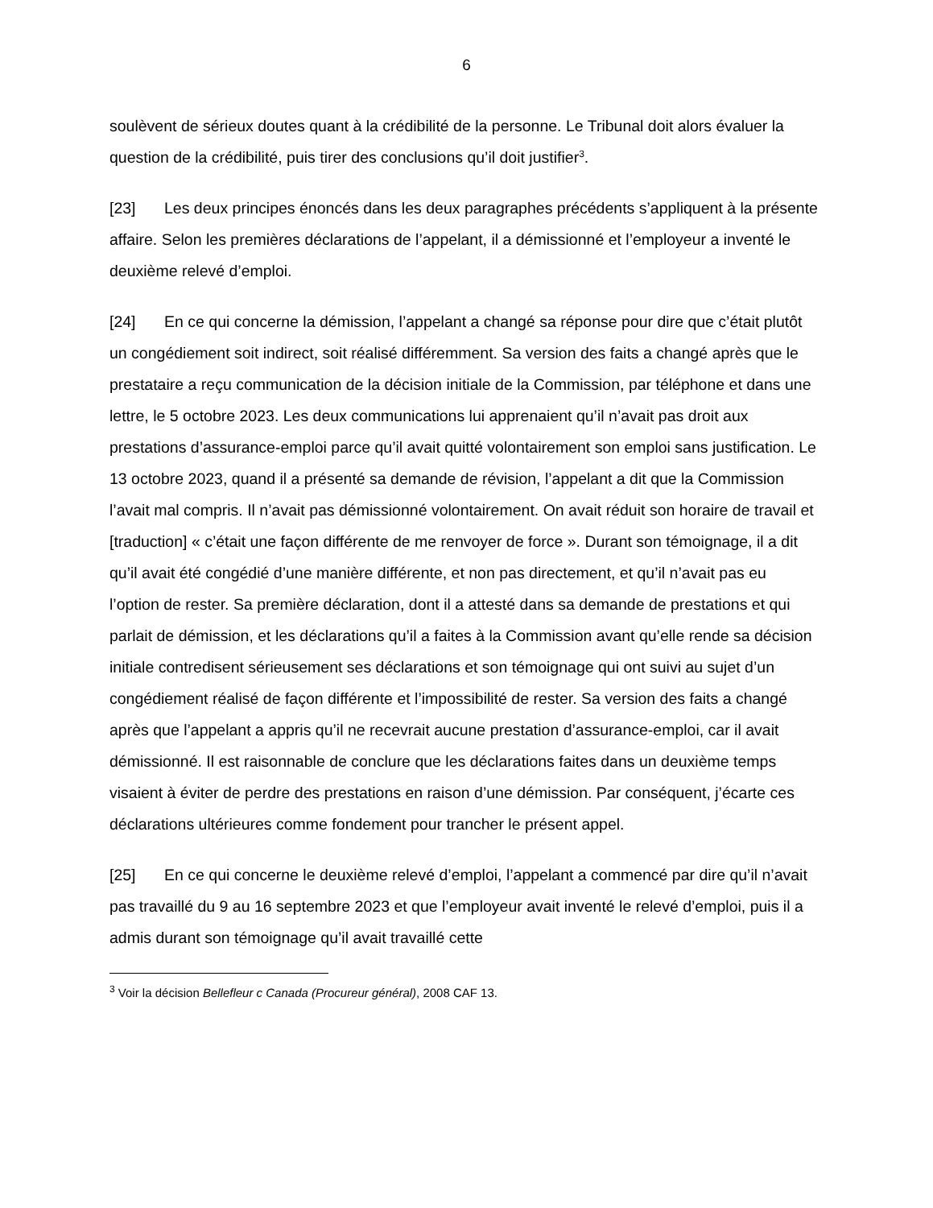6
soulèvent de sérieux doutes quant à la crédibilité de la personne. Le Tribunal doit alors évaluer la question de la crédibilité, puis tirer des conclusions qu’il doit justifier<sup>3</sup>.
[23] Les deux principes énoncés dans les deux paragraphes précédents s’appliquent à la présente affaire. Selon les premières déclarations de l’appelant, il a démissionné et l’employeur a inventé le deuxième relevé d’emploi.
[24] En ce qui concerne la démission, l’appelant a changé sa réponse pour dire que c’était plutôt un congédiement soit indirect, soit réalisé différemment. Sa version des faits a changé après que le prestataire a reçu communication de la décision initiale de la Commission, par téléphone et dans une lettre, le 5 octobre 2023. Les deux communications lui apprenaient qu’il n’avait pas droit aux prestations d’assurance-emploi parce qu’il avait quitté volontairement son emploi sans justification. Le 13 octobre 2023, quand il a présenté sa demande de révision, l’appelant a dit que la Commission l’avait mal compris. Il n’avait pas démissionné volontairement. On avait réduit son horaire de travail et [traduction] « c’était une façon différente de me renvoyer de force ». Durant son témoignage, il a dit qu’il avait été congédié d’une manière différente, et non pas directement, et qu’il n’avait pas eu l’option de rester. Sa première déclaration, dont il a attesté dans sa demande de prestations et qui parlait de démission, et les déclarations qu’il a faites à la Commission avant qu’elle rende sa décision initiale contredisent sérieusement ses déclarations et son témoignage qui ont suivi au sujet d’un congédiement réalisé de façon différente et l’impossibilité de rester. Sa version des faits a changé après que l’appelant a appris qu’il ne recevrait aucune prestation d’assurance-emploi, car il avait démissionné. Il est raisonnable de conclure que les déclarations faites dans un deuxième temps visaient à éviter de perdre des prestations en raison d’une démission. Par conséquent, j’écarte ces déclarations ultérieures comme fondement pour trancher le présent appel.
[25] En ce qui concerne le deuxième relevé d’emploi, l’appelant a commencé par dire qu’il n’avait pas travaillé du 9 au 16 septembre 2023 et que l’employeur avait inventé le relevé d’emploi, puis il a admis durant son témoignage qu’il avait travaillé cette
<sup>3</sup> Voir la décision Bellefleur c Canada (Procureur général), 2008 CAF 13.